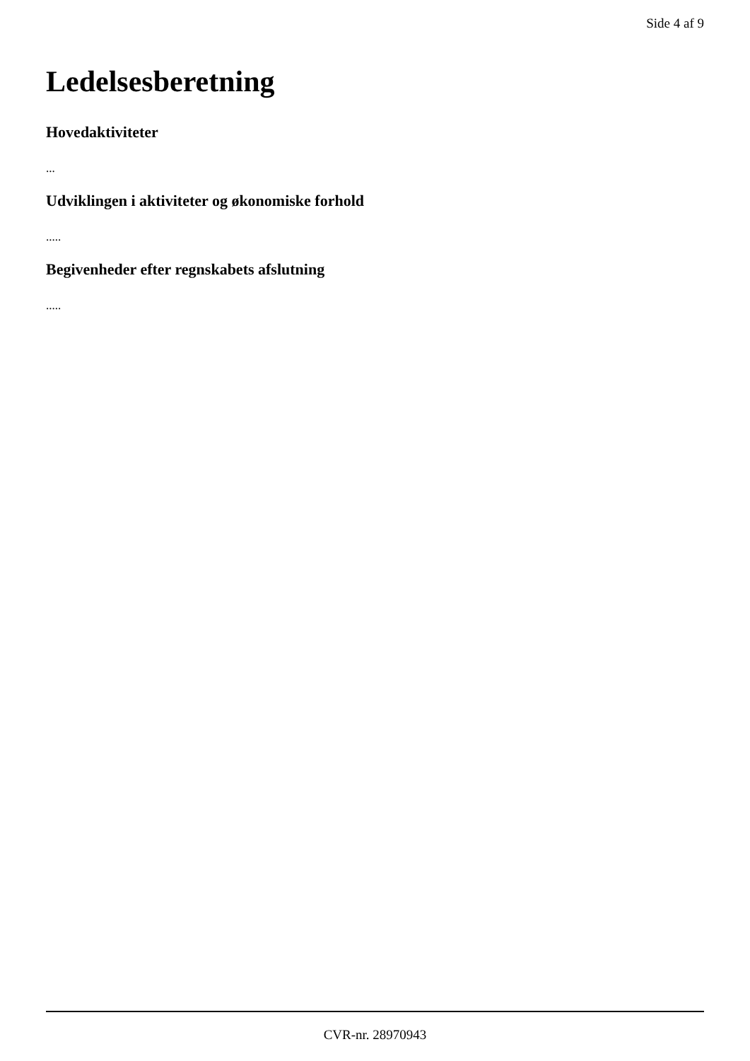Side 4 af 9
Ledelsesberetning
Hovedaktiviteter
...
Udviklingen i aktiviteter og økonomiske forhold
.....
Begivenheder efter regnskabets afslutning
.....
CVR-nr. 28970943